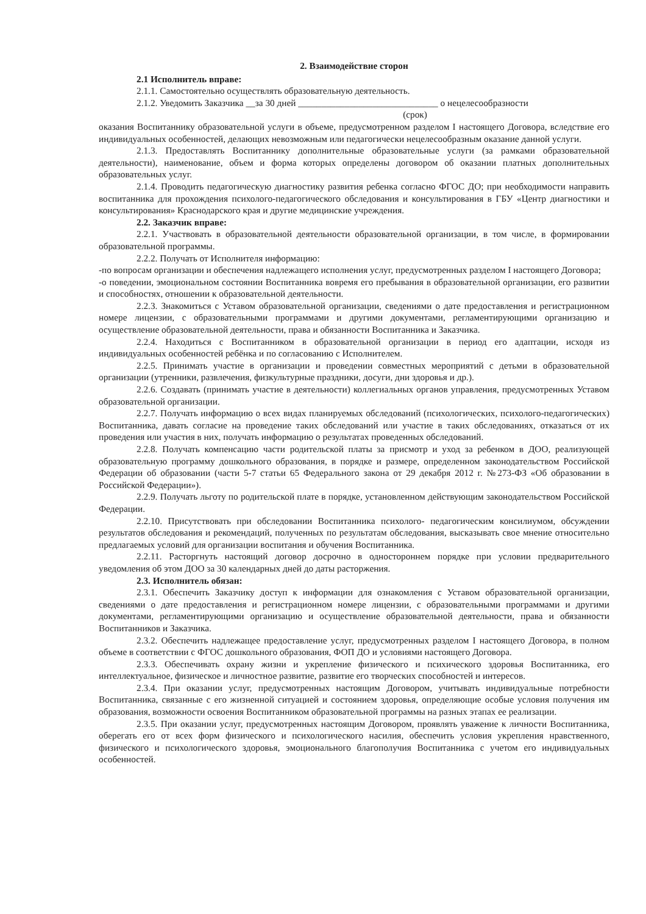2. Взаимодействие сторон
2.1 Исполнитель вправе:
2.1.1. Самостоятельно осуществлять образовательную деятельность.
2.1.2. Уведомить Заказчика __за 30 дней ______________________________ о нецелесообразности
(срок)
оказания Воспитаннику образовательной услуги в объеме, предусмотренном разделом I настоящего Договора, вследствие его индивидуальных особенностей, делающих невозможным или педагогически нецелесообразным оказание данной услуги.
2.1.3. Предоставлять Воспитаннику дополнительные образовательные услуги (за рамками образовательной деятельности), наименование, объем и форма которых определены договором об оказании платных дополнительных образовательных услуг.
2.1.4. Проводить педагогическую диагностику развития ребенка согласно ФГОС ДО; при необходимости направить воспитанника для прохождения психолого-педагогического обследования и консультирования в ГБУ «Центр диагностики и консультирования» Краснодарского края и другие медицинские учреждения.
2.2. Заказчик вправе:
2.2.1. Участвовать в образовательной деятельности образовательной организации, в том числе, в формировании образовательной программы.
2.2.2. Получать от Исполнителя информацию:
-по вопросам организации и обеспечения надлежащего исполнения услуг, предусмотренных разделом I настоящего Договора;
-о поведении, эмоциональном состоянии Воспитанника вовремя его пребывания в образовательной организации, его развитии и способностях, отношении к образовательной деятельности.
2.2.3. Знакомиться с Уставом образовательной организации, сведениями о дате предоставления и регистрационном номере лицензии, с образовательными программами и другими документами, регламентирующими организацию и осуществление образовательной деятельности, права и обязанности Воспитанника и Заказчика.
2.2.4. Находиться с Воспитанником в образовательной организации в период его адаптации, исходя из индивидуальных особенностей ребёнка и по согласованию с Исполнителем.
2.2.5. Принимать участие в организации и проведении совместных мероприятий с детьми в образовательной организации (утренники, развлечения, физкультурные праздники, досуги, дни здоровья и др.).
2.2.6. Создавать (принимать участие в деятельности) коллегиальных органов управления, предусмотренных Уставом образовательной организации.
2.2.7. Получать информацию о всех видах планируемых обследований (психологических, психолого-педагогических) Воспитанника, давать согласие на проведение таких обследований или участие в таких обследованиях, отказаться от их проведения или участия в них, получать информацию о результатах проведенных обследований.
2.2.8. Получать компенсацию части родительской платы за присмотр и уход за ребенком в ДОО, реализующей образовательную программу дошкольного образования, в порядке и размере, определенном законодательством Российской Федерации об образовании (части 5-7 статьи 65 Федерального закона от 29 декабря 2012 г. №273-ФЗ «Об образовании в Российской Федерации»).
2.2.9. Получать льготу по родительской плате в порядке, установленном действующим законодательством Российской Федерации.
2.2.10. Присутствовать при обследовании Воспитанника психолого- педагогическим консилиумом, обсуждении результатов обследования и рекомендаций, полученных по результатам обследования, высказывать свое мнение относительно предлагаемых условий для организации воспитания и обучения Воспитанника.
2.2.11. Расторгнуть настоящий договор досрочно в одностороннем порядке при условии предварительного уведомления об этом ДОО за 30 календарных дней до даты расторжения.
2.3. Исполнитель обязан:
2.3.1. Обеспечить Заказчику доступ к информации для ознакомления с Уставом образовательной организации, сведениями о дате предоставления и регистрационном номере лицензии, с образовательными программами и другими документами, регламентирующими организацию и осуществление образовательной деятельности, права и обязанности Воспитанников и Заказчика.
2.3.2. Обеспечить надлежащее предоставление услуг, предусмотренных разделом I настоящего Договора, в полном объеме в соответствии с ФГОС дошкольного образования, ФОП ДО и условиями настоящего Договора.
2.3.3. Обеспечивать охрану жизни и укрепление физического и психического здоровья Воспитанника, его интеллектуальное, физическое и личностное развитие, развитие его творческих способностей и интересов.
2.3.4. При оказании услуг, предусмотренных настоящим Договором, учитывать индивидуальные потребности Воспитанника, связанные с его жизненной ситуацией и состоянием здоровья, определяющие особые условия получения им образования, возможности освоения Воспитанником образовательной программы на разных этапах ее реализации.
2.3.5. При оказании услуг, предусмотренных настоящим Договором, проявлять уважение к личности Воспитанника, оберегать его от всех форм физического и психологического насилия, обеспечить условия укрепления нравственного, физического и психологического здоровья, эмоционального благополучия Воспитанника с учетом его индивидуальных особенностей.